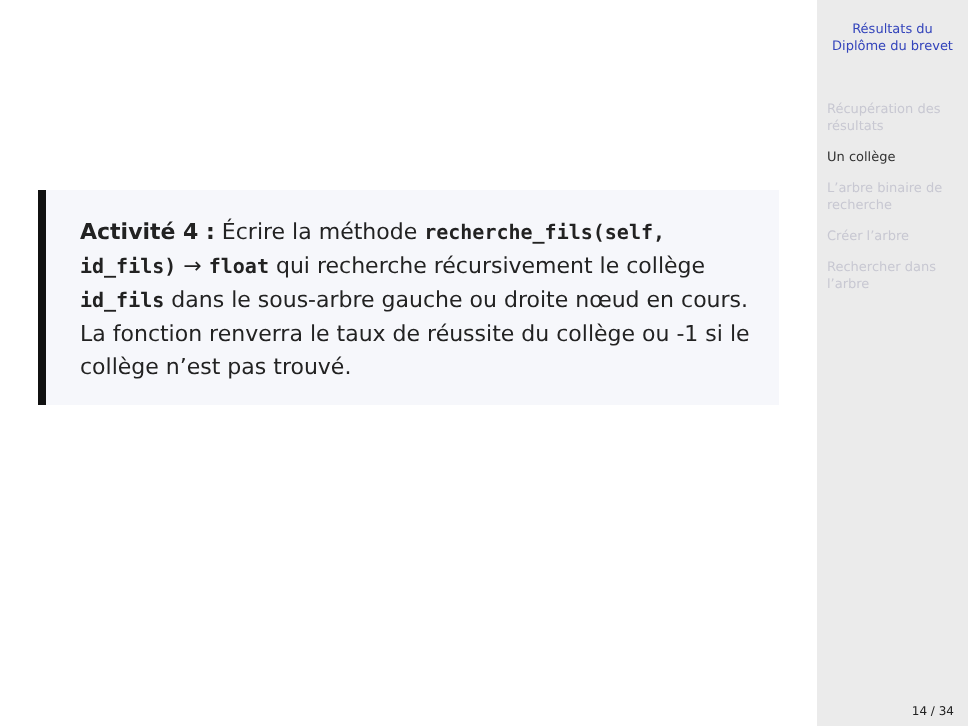Activité 4 : Écrire la méthode recherche_fils(self, id_fils) → float qui recherche récursivement le collège id_fils dans le sous-arbre gauche ou droite nœud en cours. La fonction renverra le taux de réussite du collège ou -1 si le collège n’est pas trouvé.
Résultats du
Diplôme du brevet
Récupération des résultats
Un collège
L’arbre binaire de recherche
Créer l’arbre
Rechercher dans l’arbre
14 / 34